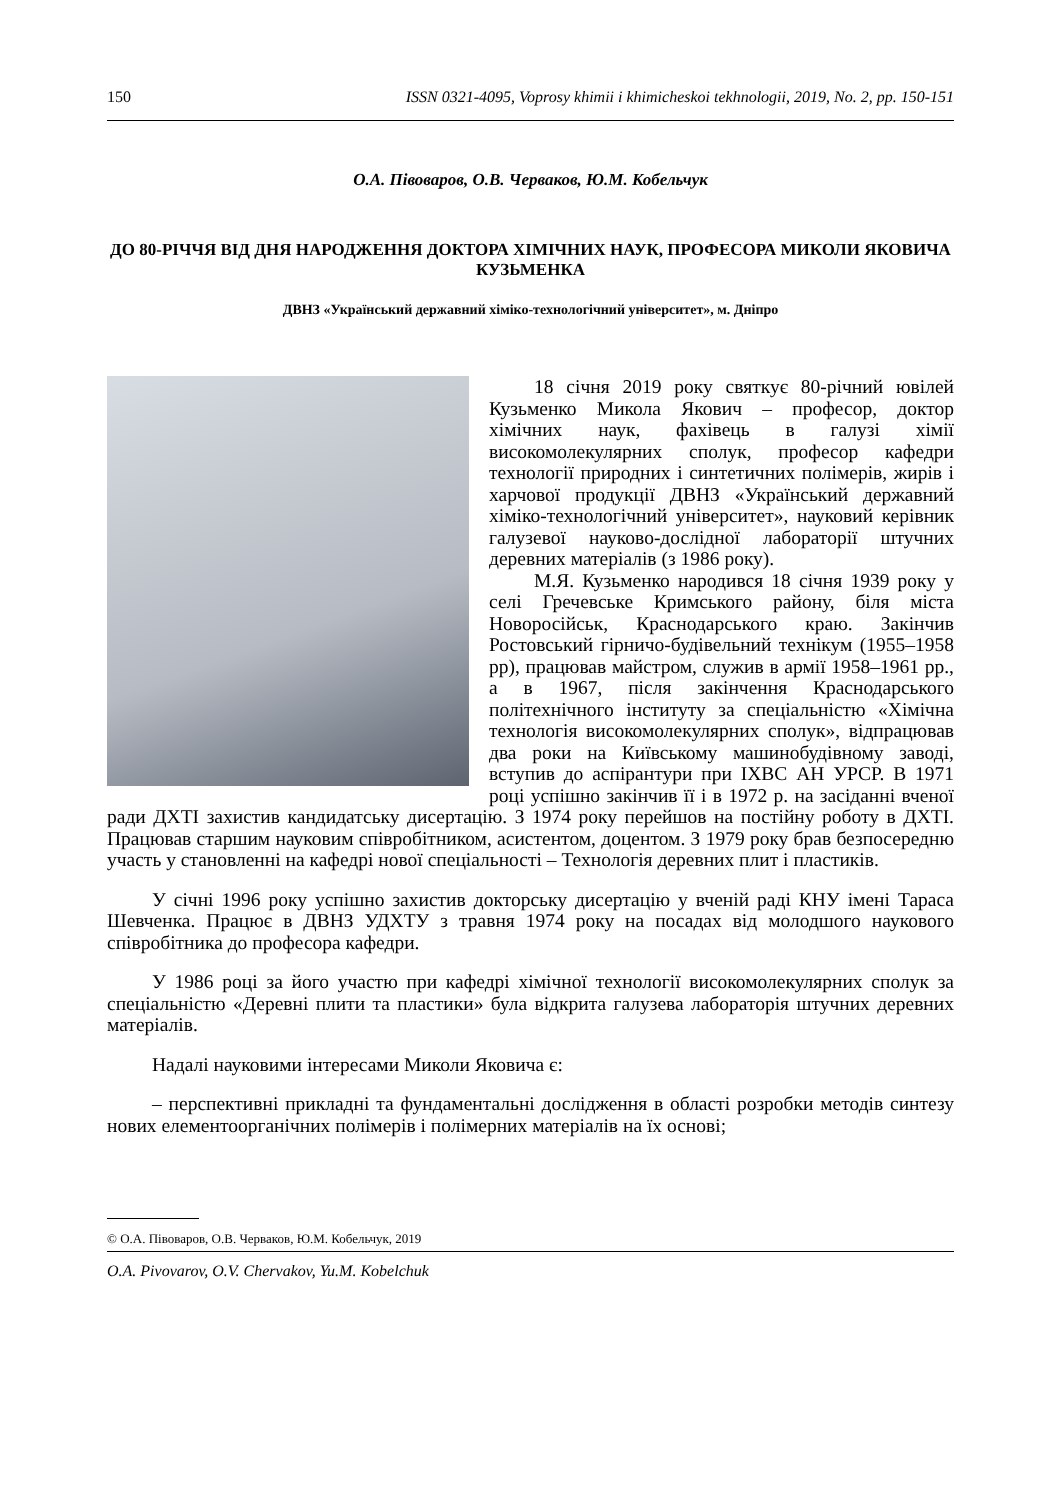150 ISSN 0321-4095, Voprosy khimii i khimicheskoi tekhnologii, 2019, No. 2, pp. 150-151
О.А. Півоваров, О.В. Черваков, Ю.М. Кобельчук
ДО 80-РІЧЧЯ ВІД ДНЯ НАРОДЖЕННЯ ДОКТОРА ХІМІЧНИХ НАУК, ПРОФЕСОРА МИКОЛИ ЯКОВИЧА КУЗЬМЕНКА
ДВНЗ «Український державний хіміко-технологічний університет», м. Дніпро
18 січня 2019 року святкує 80-річний ювілей Кузьменко Микола Якович – професор, доктор хімічних наук, фахівець в галузі хімії високомолекулярних сполук, професор кафедри технології природних і синтетичних полімерів, жирів і харчової продукції ДВНЗ «Український державний хіміко-технологічний університет», науковий керівник галузевої науково-дослідної лабораторії штучних деревних матеріалів (з 1986 року).
М.Я. Кузьменко народився 18 січня 1939 року у селі Гречевське Кримського району, біля міста Новоросійськ, Краснодарського краю. Закінчив Ростовський гірничо-будівельний технікум (1955–1958 рр), працював майстром, служив в армії 1958–1961 рр., а в 1967, після закінчення Краснодарського політехнічного інституту за спеціальністю «Хімічна технологія високомолекулярних сполук», відпрацював два роки на Київському машинобудівному заводі, вступив до аспірантури при ІХВС АН УРСР. В 1971 році успішно закінчив її і в 1972 р. на засіданні вченої ради ДХТІ захистив кандидатську дисертацію. З 1974 року перейшов на постійну роботу в ДХТІ. Працював старшим науковим співробітником, асистентом, доцентом. З 1979 року брав безпосередню участь у становленні на кафедрі нової спеціальності – Технологія деревних плит і пластиків.
У січні 1996 року успішно захистив докторську дисертацію у вченій раді КНУ імені Тараса Шевченка. Працює в ДВНЗ УДХТУ з травня 1974 року на посадах від молодшого наукового співробітника до професора кафедри.
У 1986 році за його участю при кафедрі хімічної технології високомолекулярних сполук за спеціальністю «Деревні плити та пластики» була відкрита галузева лабораторія штучних деревних матеріалів.
Надалі науковими інтересами Миколи Яковича є:
– перспективні прикладні та фундаментальні дослідження в області розробки методів синтезу нових елементоорганічних полімерів і полімерних матеріалів на їх основі;
© О.А. Півоваров, О.В. Черваков, Ю.М. Кобельчук, 2019
O.A. Pivovarov, O.V. Chervakov, Yu.M. Kobelchuk